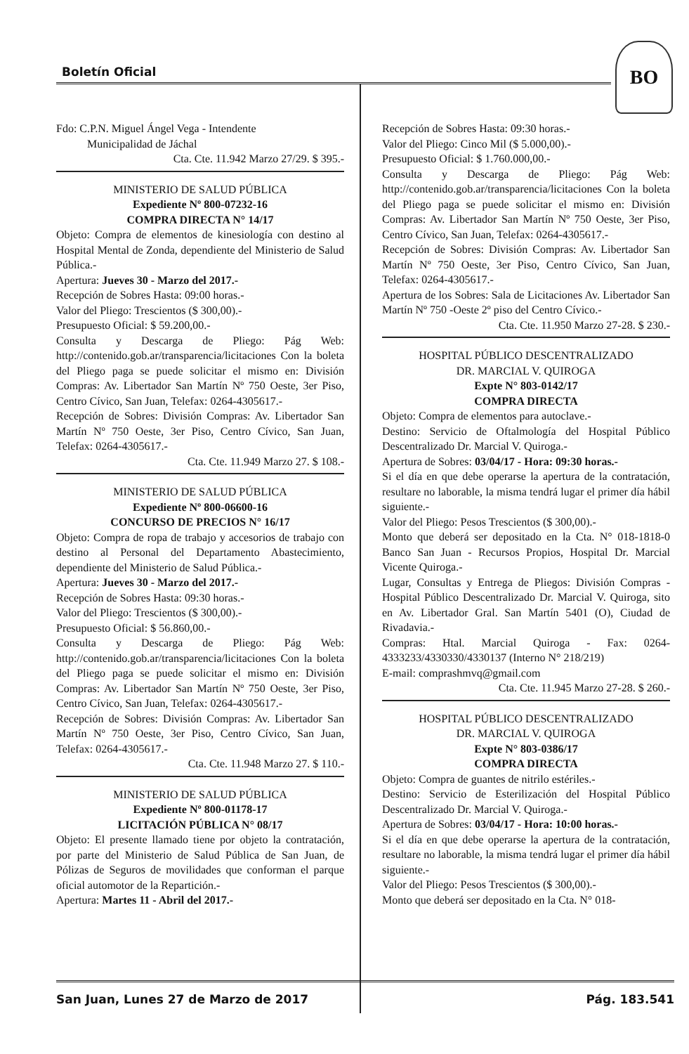Boletín Oficial
BO
Fdo: C.P.N. Miguel Ángel Vega - Intendente
Municipalidad de Jáchal
Cta. Cte. 11.942 Marzo 27/29. $ 395.-
MINISTERIO DE SALUD PÚBLICA
Expediente Nº 800-07232-16
COMPRA DIRECTA N° 14/17
Objeto: Compra de elementos de kinesiología con destino al Hospital Mental de Zonda, dependiente del Ministerio de Salud Pública.-
Apertura: Jueves 30 - Marzo del 2017.-
Recepción de Sobres Hasta: 09:00 horas.-
Valor del Pliego: Trescientos ($ 300,00).-
Presupuesto Oficial: $ 59.200,00.-
Consulta y Descarga de Pliego: Pág Web: http://contenido.gob.ar/transparencia/licitaciones Con la boleta del Pliego paga se puede solicitar el mismo en: División Compras: Av. Libertador San Martín Nº 750 Oeste, 3er Piso, Centro Cívico, San Juan, Telefax: 0264-4305617.-
Recepción de Sobres: División Compras: Av. Libertador San Martín Nº 750 Oeste, 3er Piso, Centro Cívico, San Juan, Telefax: 0264-4305617.-
Cta. Cte. 11.949 Marzo 27. $ 108.-
MINISTERIO DE SALUD PÚBLICA
Expediente Nº 800-06600-16
CONCURSO DE PRECIOS N° 16/17
Objeto: Compra de ropa de trabajo y accesorios de trabajo con destino al Personal del Departamento Abastecimiento, dependiente del Ministerio de Salud Pública.-
Apertura: Jueves 30 - Marzo del 2017.-
Recepción de Sobres Hasta: 09:30 horas.-
Valor del Pliego: Trescientos ($ 300,00).-
Presupuesto Oficial: $ 56.860,00.-
Consulta y Descarga de Pliego: Pág Web: http://contenido.gob.ar/transparencia/licitaciones Con la boleta del Pliego paga se puede solicitar el mismo en: División Compras: Av. Libertador San Martín Nº 750 Oeste, 3er Piso, Centro Cívico, San Juan, Telefax: 0264-4305617.-
Recepción de Sobres: División Compras: Av. Libertador San Martín Nº 750 Oeste, 3er Piso, Centro Cívico, San Juan, Telefax: 0264-4305617.-
Cta. Cte. 11.948 Marzo 27. $ 110.-
MINISTERIO DE SALUD PÚBLICA
Expediente Nº 800-01178-17
LICITACIÓN PÚBLICA N° 08/17
Objeto: El presente llamado tiene por objeto la contratación, por parte del Ministerio de Salud Pública de San Juan, de Pólizas de Seguros de movilidades que conforman el parque oficial automotor de la Repartición.-
Apertura: Martes 11 - Abril del 2017.-
Recepción de Sobres Hasta: 09:30 horas.-
Valor del Pliego: Cinco Mil ($ 5.000,00).-
Presupuesto Oficial: $ 1.760.000,00.-
Consulta y Descarga de Pliego: Pág Web: http://contenido.gob.ar/transparencia/licitaciones Con la boleta del Pliego paga se puede solicitar el mismo en: División Compras: Av. Libertador San Martín Nº 750 Oeste, 3er Piso, Centro Cívico, San Juan, Telefax: 0264-4305617.-
Recepción de Sobres: División Compras: Av. Libertador San Martín Nº 750 Oeste, 3er Piso, Centro Cívico, San Juan, Telefax: 0264-4305617.-
Apertura de los Sobres: Sala de Licitaciones Av. Libertador San Martín Nº 750 -Oeste 2º piso del Centro Cívico.-
Cta. Cte. 11.950 Marzo 27-28. $ 230.-
HOSPITAL PÚBLICO DESCENTRALIZADO
DR. MARCIAL V. QUIROGA
Expte N° 803-0142/17
COMPRA DIRECTA
Objeto: Compra de elementos para autoclave.-
Destino: Servicio de Oftalmología del Hospital Público Descentralizado Dr. Marcial V. Quiroga.-
Apertura de Sobres: 03/04/17 - Hora: 09:30 horas.-
Si el día en que debe operarse la apertura de la contratación, resultare no laborable, la misma tendrá lugar el primer día hábil siguiente.-
Valor del Pliego: Pesos Trescientos ($ 300,00).-
Monto que deberá ser depositado en la Cta. N° 018-1818-0 Banco San Juan - Recursos Propios, Hospital Dr. Marcial Vicente Quiroga.-
Lugar, Consultas y Entrega de Pliegos: División Compras - Hospital Público Descentralizado Dr. Marcial V. Quiroga, sito en Av. Libertador Gral. San Martín 5401 (O), Ciudad de Rivadavia.-
Compras: Htal. Marcial Quiroga - Fax: 0264-4333233/4330330/4330137 (Interno N° 218/219)
E-mail: comprashmvq@gmail.com
Cta. Cte. 11.945 Marzo 27-28. $ 260.-
HOSPITAL PÚBLICO DESCENTRALIZADO
DR. MARCIAL V. QUIROGA
Expte N° 803-0386/17
COMPRA DIRECTA
Objeto: Compra de guantes de nitrilo estériles.-
Destino: Servicio de Esterilización del Hospital Público Descentralizado Dr. Marcial V. Quiroga.-
Apertura de Sobres: 03/04/17 - Hora: 10:00 horas.-
Si el día en que debe operarse la apertura de la contratación, resultare no laborable, la misma tendrá lugar el primer día hábil siguiente.-
Valor del Pliego: Pesos Trescientos ($ 300,00).-
Monto que deberá ser depositado en la Cta. N° 018-
San Juan, Lunes 27 de Marzo de 2017 Pág. 183.541